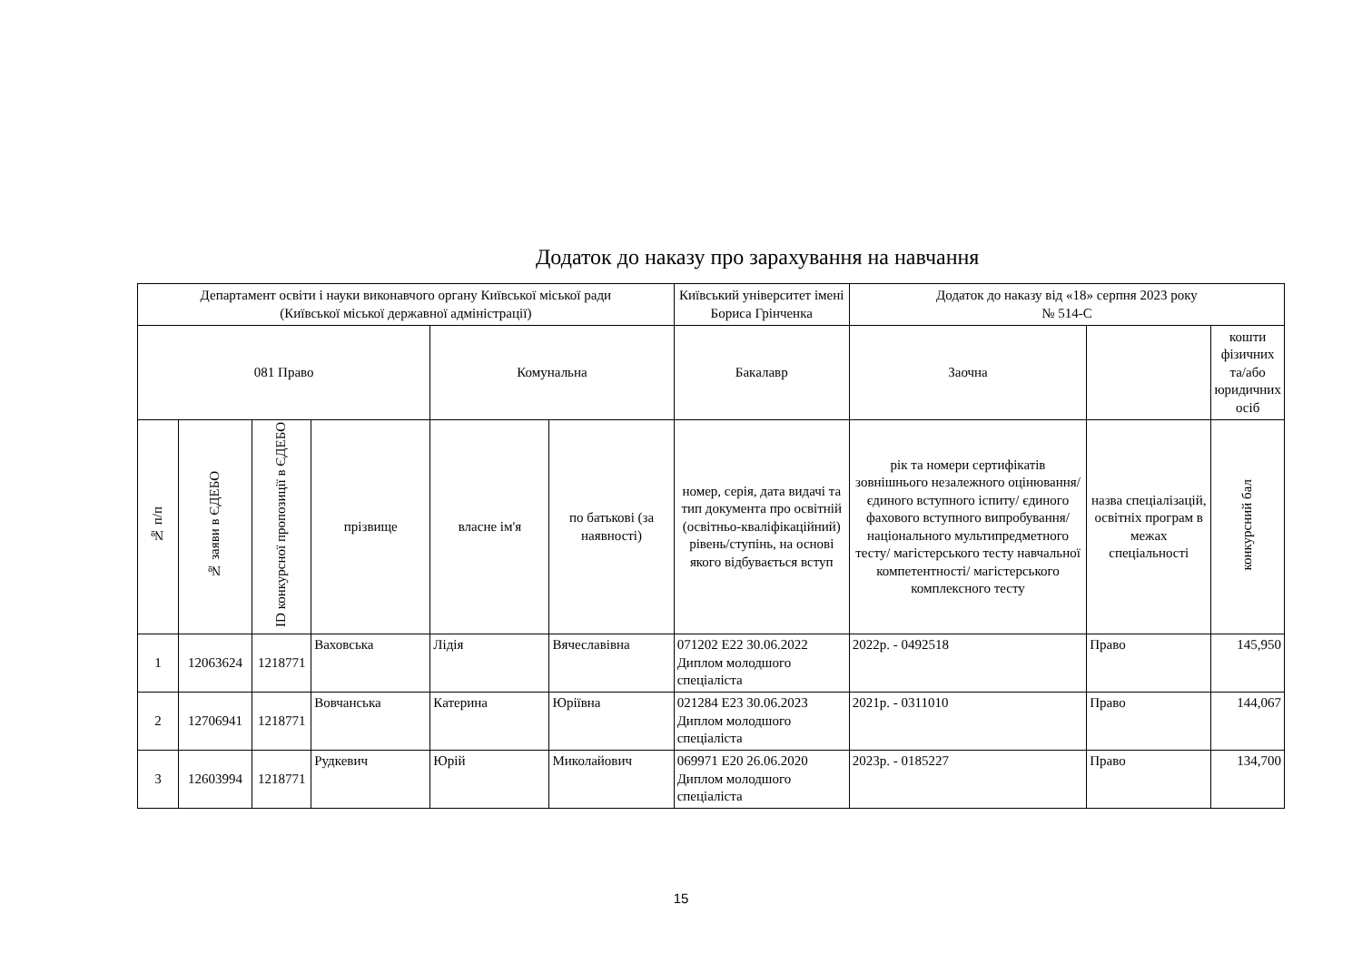Додаток до наказу про зарахування на навчання
| Департамент освіти і науки виконавчого органу Київської міської ради (Київської міської державної адміністрації) | | | | | | Київський університет імені Бориса Грінченка | Додаток до наказу від «18» серпня 2023 року № 514-С | | |
| 081 Право | | | | Комунальна | | Бакалавр | Заочна | | кошти фізичних та/або юридичних осіб |
| № п/п | № заяви в ЄДЕБО | ID конкурсної пропозиції в ЄДЕБО | прізвище | власне ім'я | по батькові (за наявності) | номер, серія, дата видачі та тип документа про освітній (освітньо-кваліфікаційний) рівень/ступінь, на основі якого відбувається вступ | рік та номери сертифікатів зовнішнього незалежного оцінювання/ єдиного вступного іспиту/ єдиного фахового вступного випробування/ національного мультипредметного тесту/ магістерського тесту навчальної компетентності/ магістерського комплексного тесту | назва спеціалізацій, освітніх програм в межах спеціальності | конкурсний бал |
| 1 | 12063624 | 1218771 | Ваховська | Лідія | Вячеславівна | 071202 E22 30.06.2022 Диплом молодшого спеціаліста | 2022р. - 0492518 | Право | 145,950 |
| 2 | 12706941 | 1218771 | Вовчанська | Катерина | Юріївна | 021284 E23 30.06.2023 Диплом молодшого спеціаліста | 2021р. - 0311010 | Право | 144,067 |
| 3 | 12603994 | 1218771 | Рудкевич | Юрій | Миколайович | 069971 E20 26.06.2020 Диплом молодшого спеціаліста | 2023р. - 0185227 | Право | 134,700 |
15